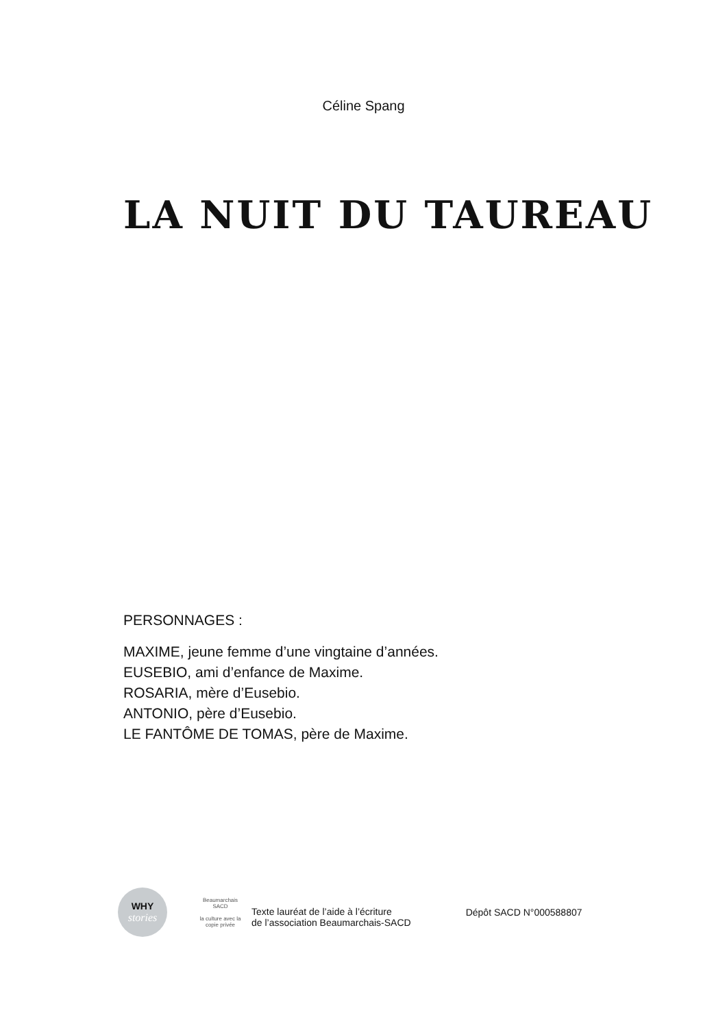Céline Spang
LA NUIT DU TAUREAU
PERSONNAGES :
MAXIME, jeune femme d’une vingtaine d’années.
EUSEBIO, ami d’enfance de Maxime.
ROSARIA, mère d’Eusebio.
ANTONIO, père d’Eusebio.
LE FANTÔME DE TOMAS, père de Maxime.
WHY
stories
Beaumarchais
SACD
la culture avec la copie privée
Texte lauréat de l’aide à l’écriture
de l’association Beaumarchais-SACD
Dépôt SACD N°000588807